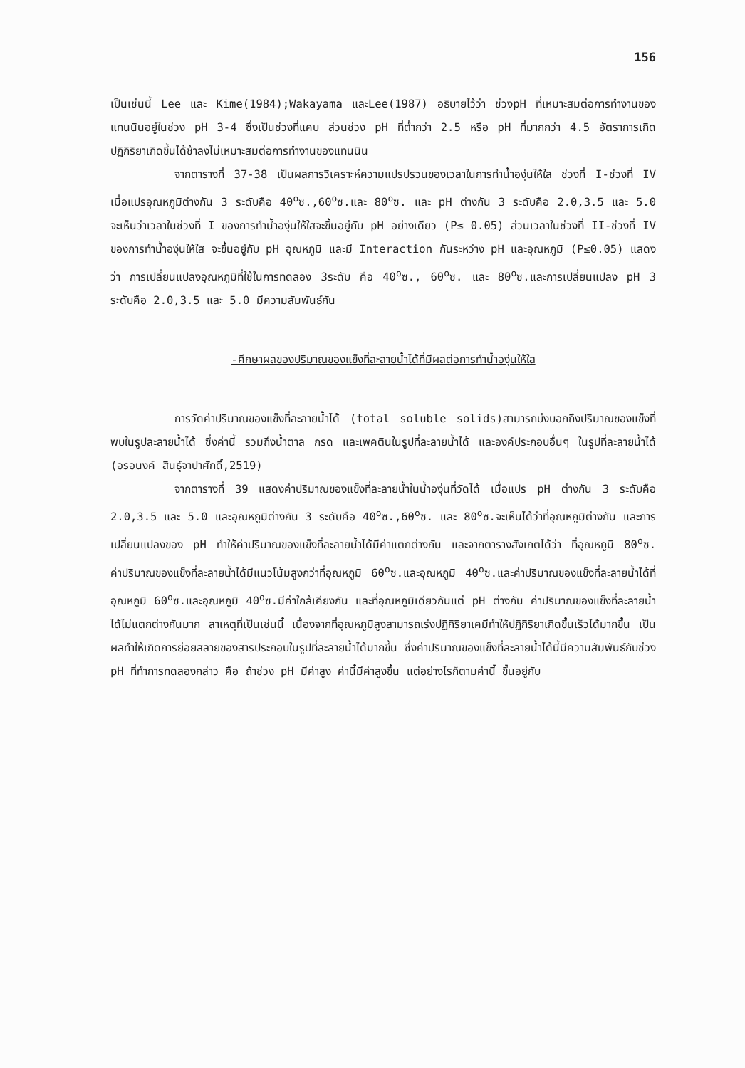156
เป็นเช่นนี้ Lee และ Kime(1984);Wakayama และLee(1987) อธิบายไว้ว่า ช่วงpH ที่เหมาะสมต่อการทำงานของแทนนินอยู่ในช่วง pH 3-4 ซึ่งเป็นช่วงที่แคบ ส่วนช่วง pH ที่ต่ำกว่า 2.5 หรือ pH ที่มากกว่า 4.5 อัตราการเกิดปฏิกิริยาเกิดขึ้นได้ช้าลงไม่เหมาะสมต่อการทำงานของแทนนิน
จากตารางที่ 37-38 เป็นผลการวิเคราะห์ความแปรปรวนของเวลาในการทำน้ำองุ่นให้ใส ช่วงที่ I-ช่วงที่ IV เมื่อแปรอุณหภูมิต่างกัน 3 ระดับคือ 40<sup>o</sup>ซ.,60<sup>o</sup>ซ.และ 80<sup>o</sup>ซ. และ pH ต่างกัน 3 ระดับคือ 2.0,3.5 และ 5.0 จะเห็นว่าเวลาในช่วงที่ I ของการทำน้ำองุ่นให้ใสจะขึ้นอยู่กับ pH อย่างเดียว (P≤ 0.05) ส่วนเวลาในช่วงที่ II-ช่วงที่ IV ของการทำน้ำองุ่นให้ใส จะขึ้นอยู่กับ pH อุณหภูมิ และมี Interaction กันระหว่าง pH และอุณหภูมิ (P≤0.05) แสดงว่า การเปลี่ยนแปลงอุณหภูมิที่ใช้ในการทดลอง 3ระดับ คือ 40<sup>o</sup>ซ., 60<sup>o</sup>ซ. และ 80<sup>o</sup>ซ.และการเปลี่ยนแปลง pH 3 ระดับคือ 2.0,3.5 และ 5.0 มีความสัมพันธ์กัน
-ศึกษาผลของปริมาณของแข็งที่ละลายน้ำได้ที่มีผลต่อการทำน้ำองุ่นให้ใส
การวัดค่าปริมาณของแข็งที่ละลายน้ำได้ (total soluble solids)สามารถบ่งบอกถึงปริมาณของแข็งที่พบในรูปละลายน้ำได้ ซึ่งค่านี้ รวมถึงน้ำตาล กรด และเพคตินในรูปที่ละลายน้ำได้ และองค์ประกอบอื่นๆ ในรูปที่ละลายน้ำได้ (อรอนงค์ สินธุ์จาปาศักดิ์,2519)
จากตารางที่ 39 แสดงค่าปริมาณของแข็งที่ละลายน้ำในน้ำองุ่นที่วัดได้ เมื่อแปร pH ต่างกัน 3 ระดับคือ 2.0,3.5 และ 5.0 และอุณหภูมิต่างกัน 3 ระดับคือ 40<sup>o</sup>ซ.,60<sup>o</sup>ซ. และ 80<sup>o</sup>ซ.จะเห็นได้ว่าที่อุณหภูมิต่างกัน และการเปลี่ยนแปลงของ pH ทำให้ค่าปริมาณของแข็งที่ละลายน้ำได้มีค่าแตกต่างกัน และจากตารางสังเกตได้ว่า ที่อุณหภูมิ 80<sup>o</sup>ซ. ค่าปริมาณของแข็งที่ละลายน้ำได้มีแนวโน้มสูงกว่าที่อุณหภูมิ 60<sup>o</sup>ซ.และอุณหภูมิ 40<sup>o</sup>ซ.และค่าปริมาณของแข็งที่ละลายน้ำได้ที่อุณหภูมิ 60<sup>o</sup>ซ.และอุณหภูมิ 40<sup>o</sup>ซ.มีค่าใกล้เคียงกัน และที่อุณหภูมิเดียวกันแต่ pH ต่างกัน ค่าปริมาณของแข็งที่ละลายน้ำได้ไม่แตกต่างกันมาก สาเหตุที่เป็นเช่นนี้ เนื่องจากที่อุณหภูมิสูงสามารถเร่งปฏิกิริยาเคมีทำให้ปฏิกิริยาเกิดขึ้นเร็วได้มากขึ้น เป็นผลทำให้เกิดการย่อยสลายของสารประกอบในรูปที่ละลายน้ำได้มากขึ้น ซึ่งค่าปริมาณของแข็งที่ละลายน้ำได้นี้มีความสัมพันธ์กับช่วง pH ที่ทำการทดลองกล่าว คือ ถ้าช่วง pH มีค่าสูง ค่านี้มีค่าสูงขึ้น แต่อย่างไรก็ตามค่านี้ ขึ้นอยู่กับ